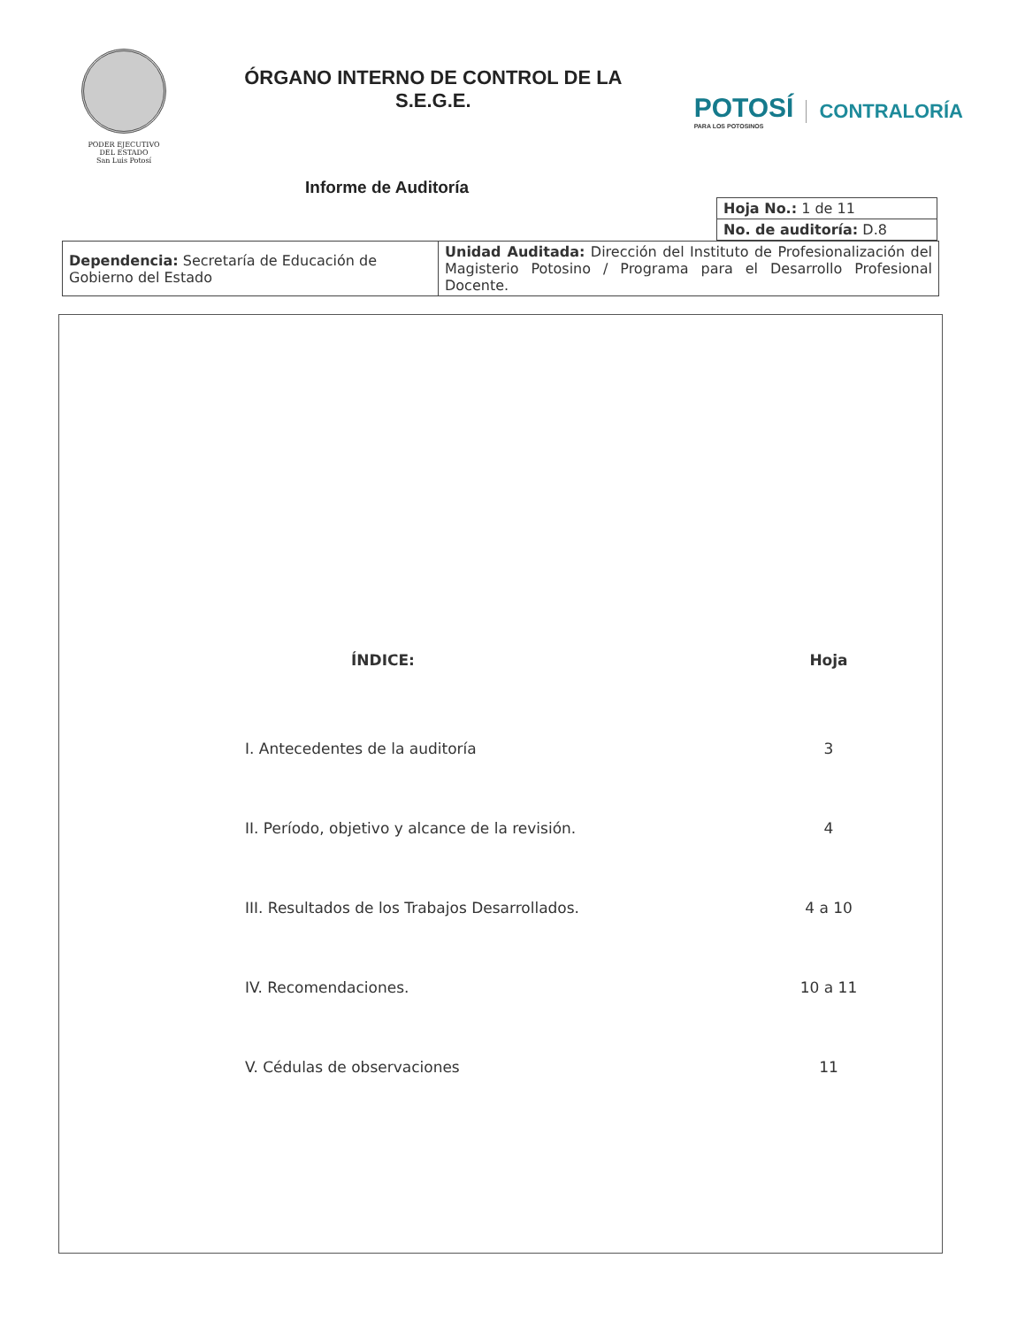PODER EJECUTIVO
DEL ESTADO
San Luis Potosí
ÓRGANO INTERNO DE CONTROL DE LA
S.E.G.E.
POTOSÍ
PARA LOS POTOSINOS
CONTRALORÍA
Informe de Auditoría
| Hoja No.: 1 de 11 |
| No. de auditoría: D.8 |
| Dependencia: Secretaría de Educación de Gobierno del Estado | Unidad Auditada: Dirección del Instituto de Profesionalización del Magisterio Potosino / Programa para el Desarrollo Profesional Docente. |
ÍNDICE: Hoja
I. Antecedentes de la auditoría 3
II. Período, objetivo y alcance de la revisión. 4
III. Resultados de los Trabajos Desarrollados. 4 a 10
IV. Recomendaciones. 10 a 11
V. Cédulas de observaciones 11